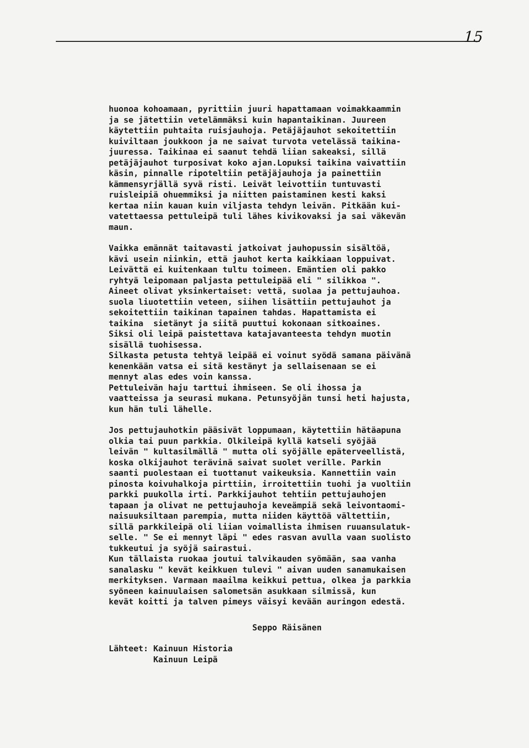15
huonoa kohoamaan, pyrittiin juuri hapattamaan voimakkaammin ja se jätettiin vetelämmäksi kuin hapantaikinan. Juureen käytettiin puhtaita ruisjauhoja. Petäjäjauhot sekoitettiin kuiviltaan joukkoon ja ne saivat turvota vetelässä taikina- juuressa. Taikinaa ei saanut tehdä liian sakeaksi, sillä petäjäjauhot turposivat koko ajan.Lopuksi taikina vaivattiin käsin, pinnalle ripoteltiin petäjäjauhoja ja painettiin kämmensyrjällä syvä risti. Leivät leivottiin tuntuvasti ruisleipiä ohuemmiksi ja niitten paistaminen kesti kaksi kertaa niin kauan kuin viljasta tehdyn leivän. Pitkään kui- vatettaessa pettuleipä tuli lähes kivikovaksi ja sai väkevän maun.
Vaikka emännät taitavasti jatkoivat jauhopussin sisältöä, kävi usein niinkin, että jauhot kerta kaikkiaan loppuivat. Leivättä ei kuitenkaan tultu toimeen. Emäntien oli pakko ryhtyä leipomaan paljasta pettuleipää eli " silikkoa ". Aineet olivat yksinkertaiset: vettä, suolaa ja pettujauhoa. suola liuotettiin veteen, siihen lisättiin pettujauhot ja sekoitettiin taikinan tapainen tahdas. Hapattamista ei taikina sietänyt ja siitä puuttui kokonaan sitkoaines. Siksi oli leipä paistettava katajavanteesta tehdyn muotin sisällä tuohisessa. Silkasta petusta tehtyä leipää ei voinut syödä samana päivänä kenenkään vatsa ei sitä kestänyt ja sellaisenaan se ei mennyt alas edes voin kanssa. Pettuleivän haju tarttui ihmiseen. Se oli ihossa ja vaatteissa ja seurasi mukana. Petunsyöjän tunsi heti hajusta, kun hän tuli lähelle.
Jos pettujauhotkin pääsivät loppumaan, käytettiin hätäapuna olkia tai puun parkkia. Olkileipä kyllä katseli syöjää leivän " kultasilmällä " mutta oli syöjälle epäterveellistä, koska olkijauhot terävinä saivat suolet verille. Parkin saanti puolestaan ei tuottanut vaikeuksia. Kannettiin vain pinosta koivuhalkoja pirttiin, irroitettiin tuohi ja vuoltiin parkki puukolla irti. Parkkijauhot tehtiin pettujauhojen tapaan ja olivat ne pettujauhoja keveämpiä sekä leivontaomi- naisuuksiltaan parempia, mutta niiden käyttöä vältettiin, sillä parkkileipä oli liian voimallista ihmisen ruuansulatuk- selle. " Se ei mennyt läpi " edes rasvan avulla vaan suolisto tukkeutui ja syöjä sairastui. Kun tällaista ruokaa joutui talvikauden syömään, saa vanha sanalasku " kevät keikkuen tulevi " aivan uuden sanamukaisen merkityksen. Varmaan maailma keikkui pettua, olkea ja parkkia syöneen kainuulaisen salometsän asukkaan silmissä, kun kevät koitti ja talven pimeys väisyi kevään auringon edestä.
Seppo Räisänen
Lähteet: Kainuun Historia Kainuun Leipä